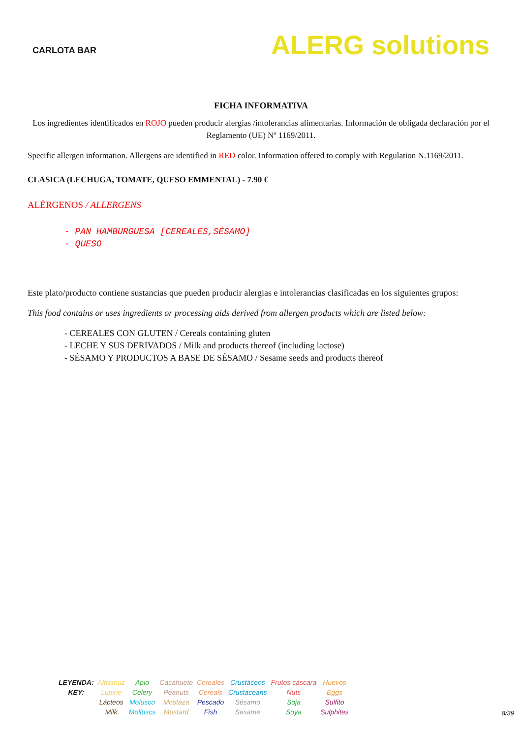CARLOTA BAR
ALERG solutions
FICHA INFORMATIVA
Los ingredientes identificados en ROJO pueden producir alergias /intolerancias alimentarias. Información de obligada declaración por el Reglamento (UE) Nº 1169/2011.
Specific allergen information. Allergens are identified in RED color. Information offered to comply with Regulation N.1169/2011.
CLASICA (LECHUGA, TOMATE, QUESO EMMENTAL) - 7.90 €
ALÉRGENOS / ALLERGENS
- PAN HAMBURGUESA [CEREALES,SÉSAMO]
- QUESO
Este plato/producto contiene sustancias que pueden producir alergias e intolerancias clasificadas en los siguientes grupos:
This food contains or uses ingredients or processing aids derived from allergen products which are listed below:
- CEREALES CON GLUTEN / Cereals containing gluten
- LECHE Y SUS DERIVADOS / Milk and products thereof (including lactose)
- SÉSAMO Y PRODUCTOS A BASE DE SÉSAMO / Sesame seeds and products thereof
| LEYENDA: | Altramuz | Apio | Cacahuete | Cereales | Crustáceos | Frutos cáscara | Huevos |
| KEY: | Lupine | Celery | Peanuts | Cereals | Crustaceans | Nuts | Eggs |
| | Lácteos | Molusco | Mostaza | Pescado | Sésamo | Soja | Sulfito |
| | Milk | Molluscs | Mustard | Fish | Sesame | Soya | Sulphites |
8/39